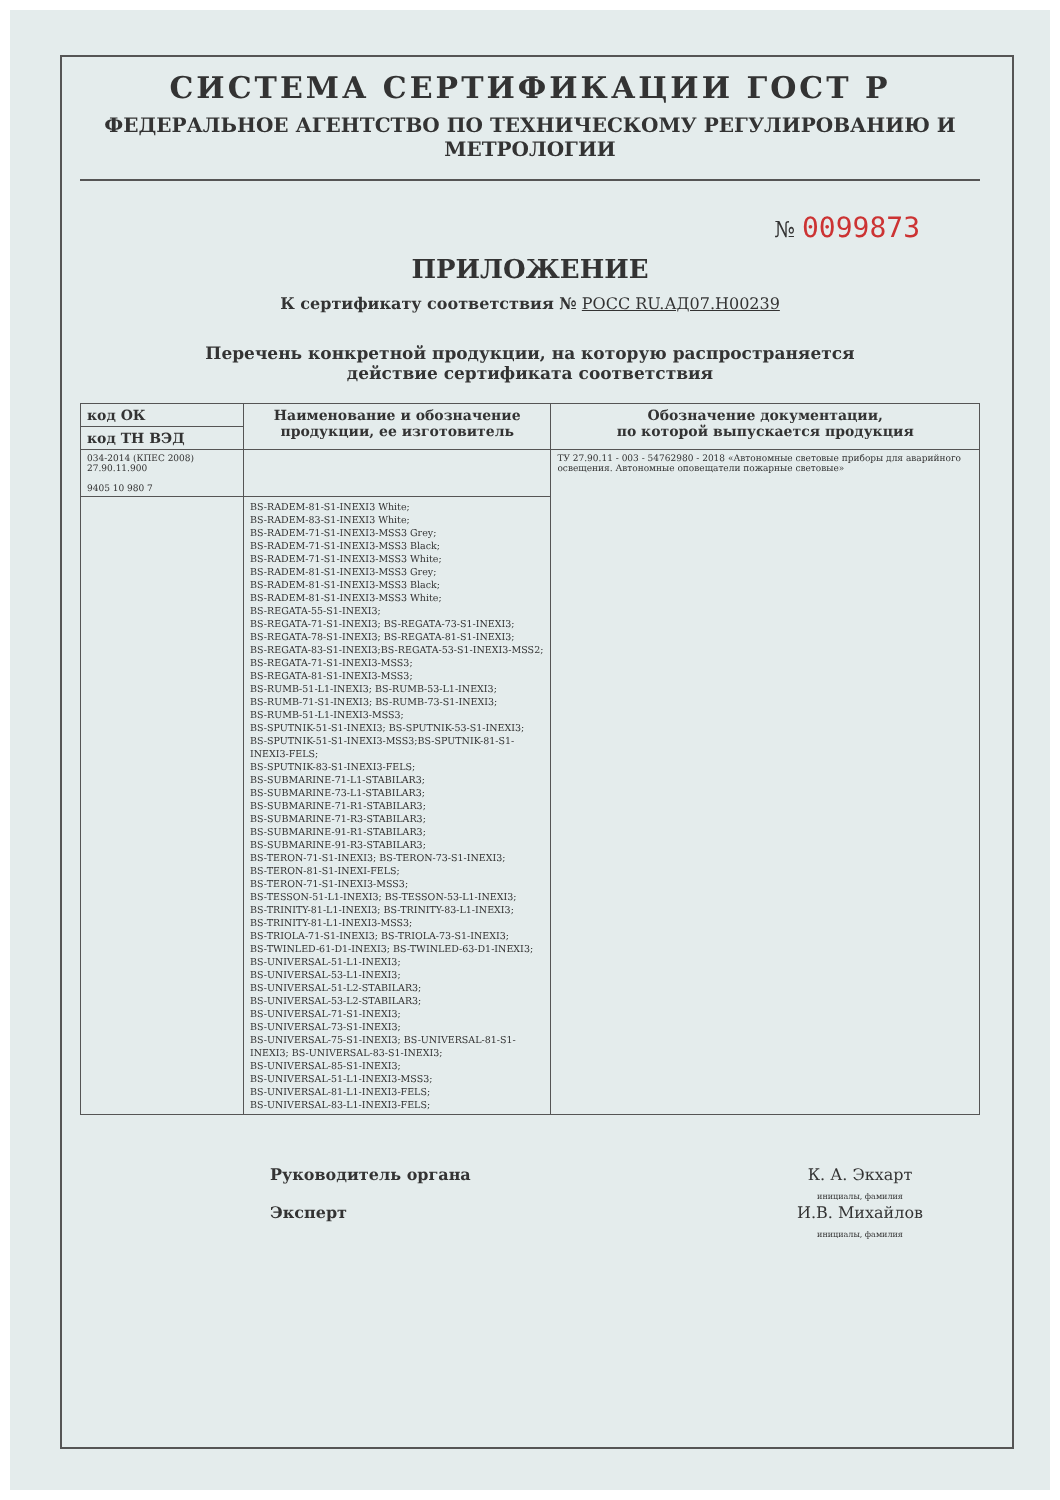СИСТЕМА СЕРТИФИКАЦИИ ГОСТ Р
ФЕДЕРАЛЬНОЕ АГЕНТСТВО ПО ТЕХНИЧЕСКОМУ РЕГУЛИРОВАНИЮ И МЕТРОЛОГИИ
№ 0099873
ПРИЛОЖЕНИЕ
К сертификату соответствия № РОСС RU.АД07.Н00239
Перечень конкретной продукции, на которую распространяется
действие сертификата соответствия
| код ОК | Наименование и обозначение продукции, ее изготовитель | Обозначение документации, по которой выпускается продукция |
| --- | --- | --- |
| код ТН ВЭД | | |
| 034-2014 (КПЕС 2008) 27.90.11.900 9405 10 980 7 | | ТУ 27.90.11 - 003 - 54762980 - 2018 «Автономные световые приборы для аварийного освещения. Автономные оповещатели пожарные световые» |
| | BS-RADEM-81-S1-INEXI3 White; BS-RADEM-83-S1-INEXI3 White; BS-RADEM-71-S1-INEXI3-MSS3 Grey; BS-RADEM-71-S1-INEXI3-MSS3 Black; BS-RADEM-71-S1-INEXI3-MSS3 White; BS-RADEM-81-S1-INEXI3-MSS3 Grey; BS-RADEM-81-S1-INEXI3-MSS3 Black; BS-RADEM-81-S1-INEXI3-MSS3 White; BS-REGATA-55-S1-INEXI3; BS-REGATA-71-S1-INEXI3; BS-REGATA-73-S1-INEXI3; BS-REGATA-78-S1-INEXI3; BS-REGATA-81-S1-INEXI3; BS-REGATA-83-S1-INEXI3;BS-REGATA-53-S1-INEXI3-MSS2; BS-REGATA-71-S1-INEXI3-MSS3; BS-REGATA-81-S1-INEXI3-MSS3; BS-RUMB-51-L1-INEXI3; BS-RUMB-53-L1-INEXI3; BS-RUMB-71-S1-INEXI3; BS-RUMB-73-S1-INEXI3; BS-RUMB-51-L1-INEXI3-MSS3; BS-SPUTNIK-51-S1-INEXI3; BS-SPUTNIK-53-S1-INEXI3; BS-SPUTNIK-51-S1-INEXI3-MSS3;BS-SPUTNIK-81-S1-INEXI3-FELS; BS-SPUTNIK-83-S1-INEXI3-FELS; BS-SUBMARINE-71-L1-STABILAR3; BS-SUBMARINE-73-L1-STABILAR3; BS-SUBMARINE-71-R1-STABILAR3; BS-SUBMARINE-71-R3-STABILAR3; BS-SUBMARINE-91-R1-STABILAR3; BS-SUBMARINE-91-R3-STABILAR3; BS-TERON-71-S1-INEXI3; BS-TERON-73-S1-INEXI3; BS-TERON-81-S1-INEXI-FELS; BS-TERON-71-S1-INEXI3-MSS3; BS-TESSON-51-L1-INEXI3; BS-TESSON-53-L1-INEXI3; BS-TRINITY-81-L1-INEXI3; BS-TRINITY-83-L1-INEXI3; BS-TRINITY-81-L1-INEXI3-MSS3; BS-TRIOLA-71-S1-INEXI3; BS-TRIOLA-73-S1-INEXI3; BS-TWINLED-61-D1-INEXI3; BS-TWINLED-63-D1-INEXI3; BS-UNIVERSAL-51-L1-INEXI3; BS-UNIVERSAL-53-L1-INEXI3; BS-UNIVERSAL-51-L2-STABILAR3; BS-UNIVERSAL-53-L2-STABILAR3; BS-UNIVERSAL-71-S1-INEXI3; BS-UNIVERSAL-73-S1-INEXI3; BS-UNIVERSAL-75-S1-INEXI3; BS-UNIVERSAL-81-S1-INEXI3; BS-UNIVERSAL-83-S1-INEXI3; BS-UNIVERSAL-85-S1-INEXI3; BS-UNIVERSAL-51-L1-INEXI3-MSS3; BS-UNIVERSAL-81-L1-INEXI3-FELS; BS-UNIVERSAL-83-L1-INEXI3-FELS; | |
Руководитель органа
Эксперт
К. А. Экхарт
инициалы, фамилия
И.В. Михайлов
инициалы, фамилия